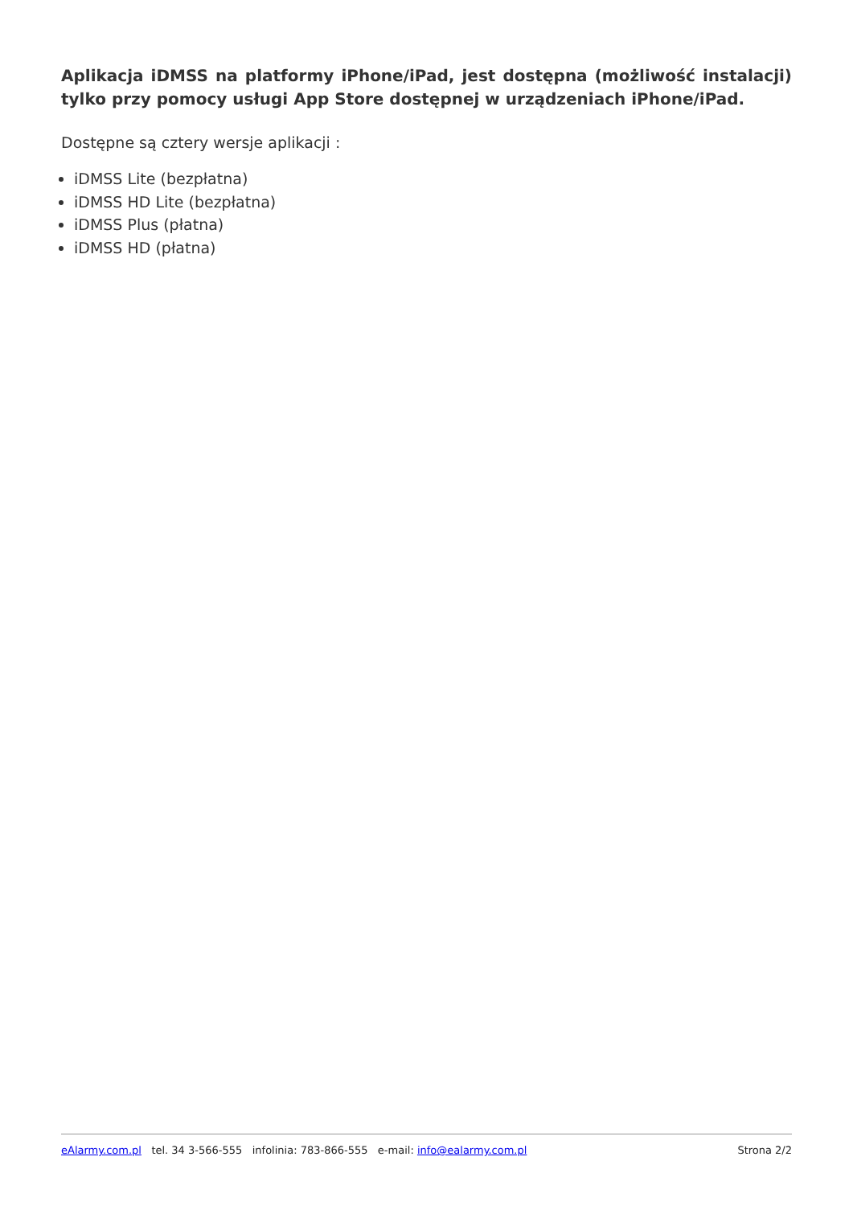Aplikacja iDMSS na platformy iPhone/iPad, jest dostępna (możliwość instalacji) tylko przy pomocy usługi App Store dostępnej w urządzeniach iPhone/iPad.
Dostępne są cztery wersje aplikacji :
iDMSS Lite (bezpłatna)
iDMSS HD Lite (bezpłatna)
iDMSS Plus (płatna)
iDMSS HD (płatna)
eAlarmy.com.pl tel. 34 3-566-555 infolinia: 783-866-555 e-mail: info@ealarmy.com.pl Strona 2/2